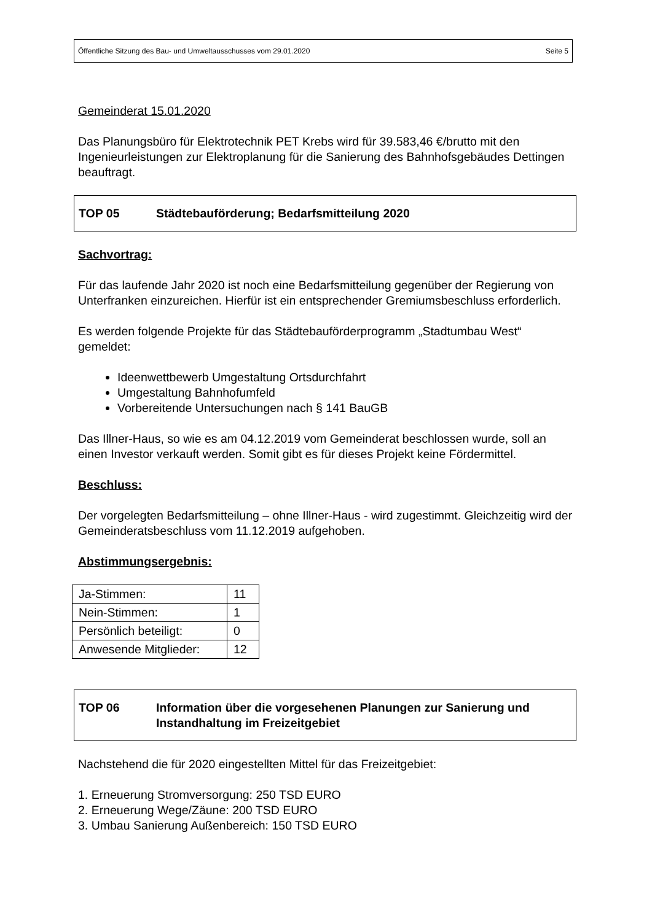Öffentliche Sitzung des Bau- und Umweltausschusses vom 29.01.2020 Seite 5
Gemeinderat 15.01.2020
Das Planungsbüro für Elektrotechnik PET Krebs wird für 39.583,46 €/brutto mit den Ingenieurleistungen zur Elektroplanung für die Sanierung des Bahnhofsgebäudes Dettingen beauftragt.
TOP 05 Städtebauförderung; Bedarfsmitteilung 2020
Sachvortrag:
Für das laufende Jahr 2020 ist noch eine Bedarfsmitteilung gegenüber der Regierung von Unterfranken einzureichen. Hierfür ist ein entsprechender Gremiumsbeschluss erforderlich.
Es werden folgende Projekte für das Städtebauförderprogramm „Stadtumbau West“ gemeldet:
Ideenwettbewerb Umgestaltung Ortsdurchfahrt
Umgestaltung Bahnhofumfeld
Vorbereitende Untersuchungen nach § 141 BauGB
Das Illner-Haus, so wie es am 04.12.2019 vom Gemeinderat beschlossen wurde, soll an einen Investor verkauft werden. Somit gibt es für dieses Projekt keine Fördermittel.
Beschluss:
Der vorgelegten Bedarfsmitteilung – ohne Illner-Haus - wird zugestimmt. Gleichzeitig wird der Gemeinderatsbeschluss vom 11.12.2019 aufgehoben.
Abstimmungsergebnis:
| Ja-Stimmen: | 11 |
| Nein-Stimmen: | 1 |
| Persönlich beteiligt: | 0 |
| Anwesende Mitglieder: | 12 |
TOP 06 Information über die vorgesehenen Planungen zur Sanierung und Instandhaltung im Freizeitgebiet
Nachstehend die für 2020 eingestellten Mittel für das Freizeitgebiet:
1. Erneuerung Stromversorgung: 250 TSD EURO
2. Erneuerung Wege/Zäune: 200 TSD EURO
3. Umbau Sanierung Außenbereich: 150 TSD EURO